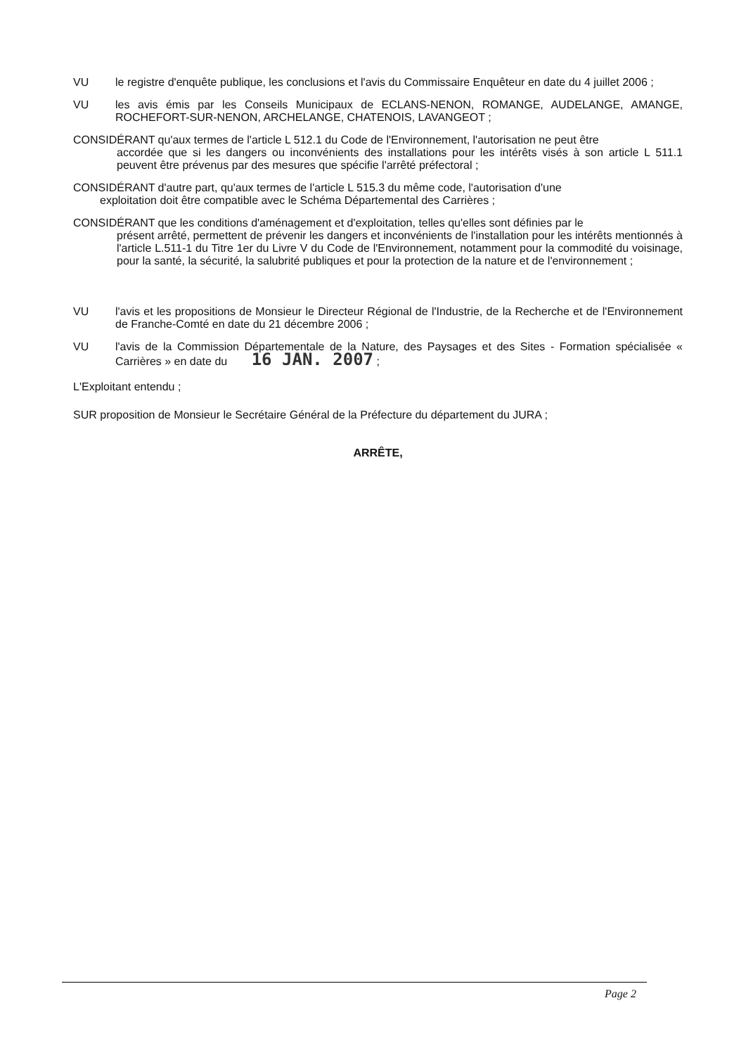VU le registre d'enquête publique, les conclusions et l'avis du Commissaire Enquêteur en date du 4 juillet 2006 ;
VU les avis émis par les Conseils Municipaux de ECLANS-NENON, ROMANGE, AUDELANGE, AMANGE, ROCHEFORT-SUR-NENON, ARCHELANGE, CHATENOIS, LAVANGEOT ;
CONSIDÉRANT qu'aux termes de l'article L 512.1 du Code de l'Environnement, l'autorisation ne peut être
accordée que si les dangers ou inconvénients des installations pour les intérêts visés à son article L 511.1 peuvent être prévenus par des mesures que spécifie l'arrêté préfectoral ;
CONSIDÉRANT d'autre part, qu'aux termes de l'article L 515.3 du même code, l'autorisation d'une
exploitation doit être compatible avec le Schéma Départemental des Carrières ;
CONSIDÉRANT que les conditions d'aménagement et d'exploitation, telles qu'elles sont définies par le
présent arrêté, permettent de prévenir les dangers et inconvénients de l'installation pour les intérêts mentionnés à l'article L.511-1 du Titre 1er du Livre V du Code de l'Environnement, notamment pour la commodité du voisinage, pour la santé, la sécurité, la salubrité publiques et pour la protection de la nature et de l'environnement ;
VU l'avis et les propositions de Monsieur le Directeur Régional de l'Industrie, de la Recherche et de l'Environnement de Franche-Comté en date du 21 décembre 2006 ;
VU l'avis de la Commission Départementale de la Nature, des Paysages et des Sites - Formation spécialisée « Carrières » en date du 16 JAN. 2007 ;
L'Exploitant entendu ;
SUR proposition de Monsieur le Secrétaire Général de la Préfecture du département du JURA ;
ARRÊTE,
Page 2